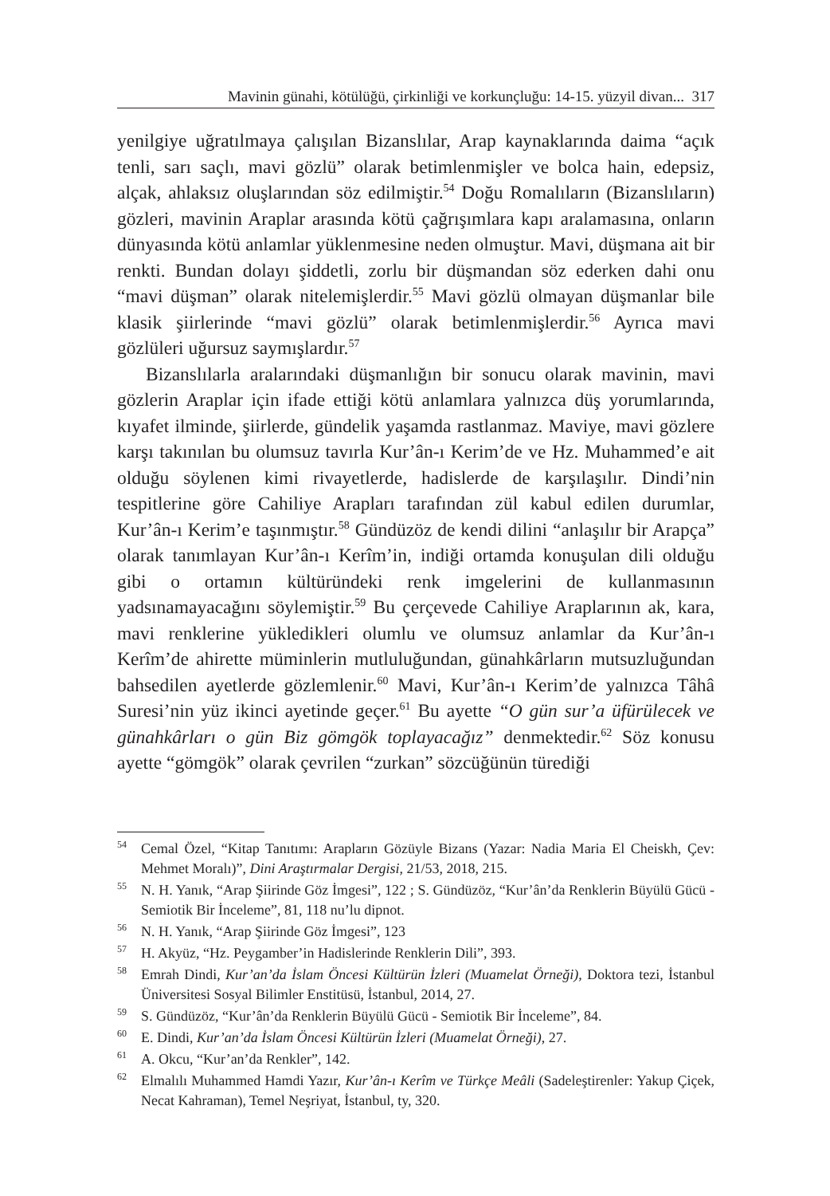Mavinin günahi, kötülüğü, çirkinliği ve korkunçluğu: 14-15. yüzyil divan... 317
yenilgiye uğratılmaya çalışılan Bizanslılar, Arap kaynaklarında daima “açık tenli, sarı saçlı, mavi gözlü” olarak betimlenmişler ve bolca hain, edepsiz, alçak, ahlaksız oluşlarından söz edilmiştir.<sup>54</sup> Doğu Romalıların (Bizanslıların) gözleri, mavinin Araplar arasında kötü çağrışımlara kapı aralamasına, onların dünyasında kötü anlamlar yüklenmesine neden olmuştur. Mavi, düşmana ait bir renkti. Bundan dolayı şiddetli, zorlu bir düşmandan söz ederken dahi onu “mavi düşman” olarak nitelemişlerdir.<sup>55</sup> Mavi gözlü olmayan düşmanlar bile klasik şiirlerinde “mavi gözlü” olarak betimlenmişlerdir.<sup>56</sup> Ayrıca mavi gözlüleri uğursuz saymışlardır.<sup>57</sup>
Bizanslılarla aralarındaki düşmanlığın bir sonucu olarak mavinin, mavi gözlerin Araplar için ifade ettiği kötü anlamlara yalnızca düş yorumlarında, kıyafet ilminde, şiirlerde, gündelik yaşamda rastlanmaz. Maviye, mavi gözlere karşı takınılan bu olumsuz tavırla Kur’ân-ı Kerim’de ve Hz. Muhammed’e ait olduğu söylenen kimi rivayetlerde, hadislerde de karşılaşılır. Dindi’nin tespitlerine göre Cahiliye Arapları tarafından zül kabul edilen durumlar, Kur’ân-ı Kerim’e taşınmıştır.<sup>58</sup> Gündüzöz de kendi dilini “anlaşılır bir Arapça” olarak tanımlayan Kur’ân-ı Kerîm’in, indiği ortamda konuşulan dili olduğu gibi o ortamın kültüründeki renk imgelerini de kullanmasının yadsınamayacağını söylemiştir.<sup>59</sup> Bu çerçevede Cahiliye Araplarının ak, kara, mavi renklerine yükledikleri olumlu ve olumsuz anlamlar da Kur’ân-ı Kerîm’de ahirette müminlerin mutluluğundan, günahkârların mutsuzluğundan bahsedilen ayetlerde gözlemlenir.<sup>60</sup> Mavi, Kur’ân-ı Kerim’de yalnızca Tâhâ Suresi’nin yüz ikinci ayetinde geçer.<sup>61</sup> Bu ayette “O gün sur’a üfürülecek ve günahkârları o gün Biz gömgök toplayacağız” denmektedir.<sup>62</sup> Söz konusu ayette “gömgök” olarak çevrilen “zurkan” sözcüğünün türediği
<sup>54</sup> Cemal Özel, “Kitap Tanıtımı: Arapların Gözüyle Bizans (Yazar: Nadia Maria El Cheiskh, Çev: Mehmet Moralı)”, Dini Araştırmalar Dergisi, 21/53, 2018, 215.
<sup>55</sup>N. H. Yanık, “Arap Şiirinde Göz İmgesi”, 122 ; S. Gündüzöz, “Kur’ân’da Renklerin Büyülü Gücü - Semiotik Bir İnceleme”, 81, 118 nu’lu dipnot.
<sup>56</sup>N. H. Yanık, “Arap Şiirinde Göz İmgesi”, 123
<sup>57</sup>H. Akyüz, “Hz. Peygamber’in Hadislerinde Renklerin Dili”, 393.
<sup>58</sup> Emrah Dindi, Kur’an’da İslam Öncesi Kültürün İzleri (Muamelat Örneği), Doktora tezi, İstanbul Üniversitesi Sosyal Bilimler Enstitüsü, İstanbul, 2014, 27.
<sup>59</sup>S. Gündüzöz, “Kur’ân’da Renklerin Büyülü Gücü - Semiotik Bir İnceleme”, 84.
<sup>60</sup> E. Dindi, Kur’an’da İslam Öncesi Kültürün İzleri (Muamelat Örneği), 27.
<sup>61</sup> A. Okcu, “Kur’an’da Renkler”, 142.
<sup>62</sup> Elmalılı Muhammed Hamdi Yazır, Kur’ân-ı Kerîm ve Türkçe Meâli (Sadeleştirenler: Yakup Çiçek, Necat Kahraman), Temel Neşriyat, İstanbul, ty, 320.